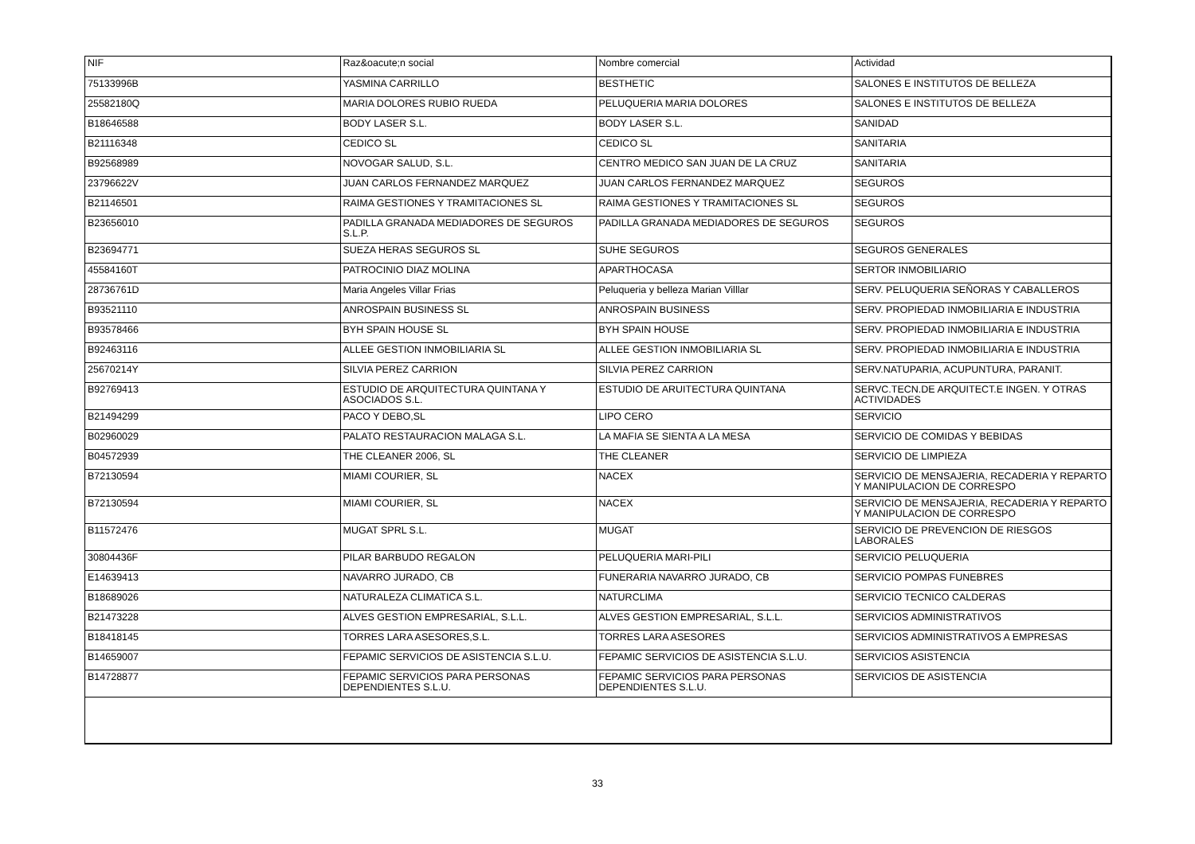| NIF | Raz&oacute;n social | Nombre comercial | Actividad |
| --- | --- | --- | --- |
| 75133996B | YASMINA CARRILLO | BESTHETIC | SALONES E INSTITUTOS DE BELLEZA |
| 25582180Q | MARIA DOLORES RUBIO RUEDA | PELUQUERIA MARIA DOLORES | SALONES E INSTITUTOS DE BELLEZA |
| B18646588 | BODY LASER S.L. | BODY LASER S.L. | SANIDAD |
| B21116348 | CEDICO SL | CEDICO SL | SANITARIA |
| B92568989 | NOVOGAR SALUD, S.L. | CENTRO MEDICO SAN JUAN DE LA CRUZ | SANITARIA |
| 23796622V | JUAN CARLOS FERNANDEZ MARQUEZ | JUAN CARLOS FERNANDEZ MARQUEZ | SEGUROS |
| B21146501 | RAIMA GESTIONES Y TRAMITACIONES SL | RAIMA GESTIONES Y TRAMITACIONES SL | SEGUROS |
| B23656010 | PADILLA GRANADA MEDIADORES DE SEGUROS S.L.P. | PADILLA GRANADA MEDIADORES DE SEGUROS | SEGUROS |
| B23694771 | SUEZA HERAS SEGUROS SL | SUHE SEGUROS | SEGUROS GENERALES |
| 45584160T | PATROCINIO DIAZ MOLINA | APARTHOCASA | SERTOR INMOBILIARIO |
| 28736761D | Maria Angeles Villar Frias | Peluqueria y belleza Marian Villlar | SERV. PELUQUERIA SEÑORAS Y CABALLEROS |
| B93521110 | ANROSPAIN BUSINESS SL | ANROSPAIN BUSINESS | SERV. PROPIEDAD INMOBILIARIA E INDUSTRIA |
| B93578466 | BYH SPAIN HOUSE SL | BYH SPAIN HOUSE | SERV. PROPIEDAD INMOBILIARIA E INDUSTRIA |
| B92463116 | ALLEE GESTION INMOBILIARIA SL | ALLEE GESTION INMOBILIARIA SL | SERV. PROPIEDAD INMOBILIARIA E INDUSTRIA |
| 25670214Y | SILVIA PEREZ CARRION | SILVIA PEREZ CARRION | SERV.NATUPARIA, ACUPUNTURA, PARANIT. |
| B92769413 | ESTUDIO DE ARQUITECTURA QUINTANA Y ASOCIADOS S.L. | ESTUDIO DE ARUITECTURA QUINTANA | SERVC.TECN.DE ARQUITECT.E INGEN. Y OTRAS ACTIVIDADES |
| B21494299 | PACO Y DEBO,SL | LIPO CERO | SERVICIO |
| B02960029 | PALATO RESTAURACION MALAGA S.L. | LA MAFIA SE SIENTA A LA MESA | SERVICIO DE COMIDAS Y BEBIDAS |
| B04572939 | THE CLEANER 2006, SL | THE CLEANER | SERVICIO DE LIMPIEZA |
| B72130594 | MIAMI COURIER, SL | NACEX | SERVICIO DE MENSAJERIA, RECADERIA Y REPARTO Y MANIPULACION DE CORRESPO |
| B72130594 | MIAMI COURIER, SL | NACEX | SERVICIO DE MENSAJERIA, RECADERIA Y REPARTO Y MANIPULACION DE CORRESPO |
| B11572476 | MUGAT SPRL S.L. | MUGAT | SERVICIO DE PREVENCION DE RIESGOS LABORALES |
| 30804436F | PILAR BARBUDO REGALON | PELUQUERIA MARI-PILI | SERVICIO PELUQUERIA |
| E14639413 | NAVARRO JURADO, CB | FUNERARIA NAVARRO JURADO, CB | SERVICIO POMPAS FUNEBRES |
| B18689026 | NATURALEZA CLIMATICA S.L. | NATURCLIMA | SERVICIO TECNICO CALDERAS |
| B21473228 | ALVES GESTION EMPRESARIAL, S.L.L. | ALVES GESTION EMPRESARIAL, S.L.L. | SERVICIOS ADMINISTRATIVOS |
| B18418145 | TORRES LARA ASESORES,S.L. | TORRES LARA ASESORES | SERVICIOS ADMINISTRATIVOS A EMPRESAS |
| B14659007 | FEPAMIC SERVICIOS DE ASISTENCIA S.L.U. | FEPAMIC SERVICIOS DE ASISTENCIA S.L.U. | SERVICIOS ASISTENCIA |
| B14728877 | FEPAMIC SERVICIOS PARA PERSONAS DEPENDIENTES S.L.U. | FEPAMIC SERVICIOS PARA PERSONAS DEPENDIENTES S.L.U. | SERVICIOS DE ASISTENCIA |
33